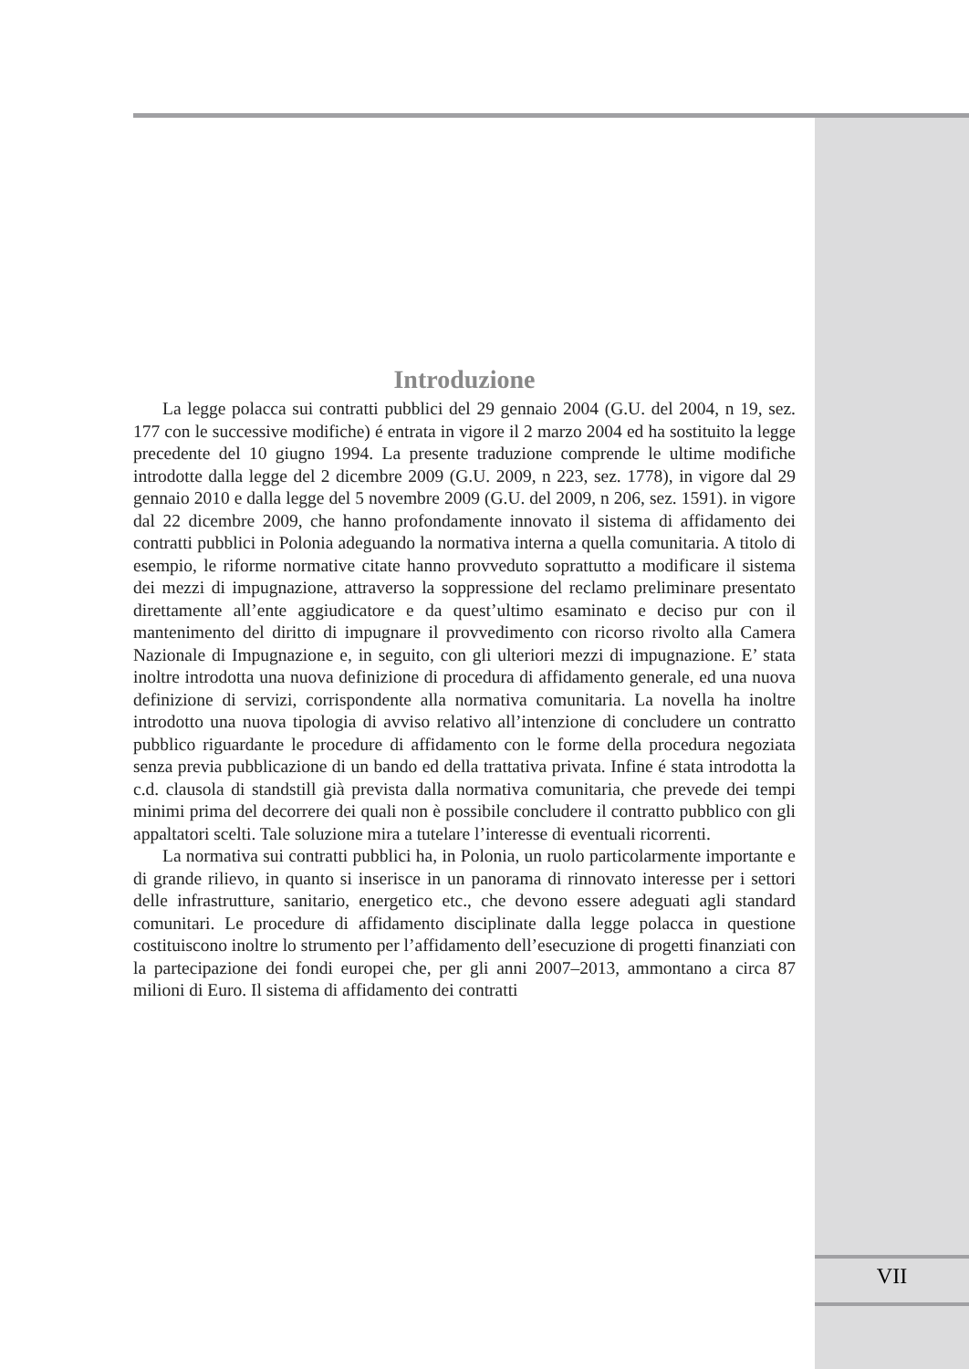Introduzione
La legge polacca sui contratti pubblici del 29 gennaio 2004 (G.U. del 2004, n 19, sez. 177 con le successive modifiche) é entrata in vigore il 2 marzo 2004 ed ha sostituito la legge precedente del 10 giugno 1994. La presente traduzione comprende le ultime modifiche introdotte dalla legge del 2 dicembre 2009 (G.U. 2009, n 223, sez. 1778), in vigore dal 29 gennaio 2010 e dalla legge del 5 novembre 2009 (G.U. del 2009, n 206, sez. 1591). in vigore dal 22 dicembre 2009, che hanno profondamente innovato il sistema di affidamento dei contratti pubblici in Polonia adeguando la normativa interna a quella comunitaria. A titolo di esempio, le riforme normative citate hanno provveduto soprattutto a modificare il sistema dei mezzi di impugnazione, attraverso la soppressione del reclamo preliminare presentato direttamente all’ente aggiudicatore e da quest’ultimo esaminato e deciso pur con il mantenimento del diritto di impugnare il provvedimento con ricorso rivolto alla Camera Nazionale di Impugnazione e, in seguito, con gli ulteriori mezzi di impugnazione. E’ stata inoltre introdotta una nuova definizione di procedura di affidamento generale, ed una nuova definizione di servizi, corrispondente alla normativa comunitaria. La novella ha inoltre introdotto una nuova tipologia di avviso relativo all’intenzione di concludere un contratto pubblico riguardante le procedure di affidamento con le forme della procedura negoziata senza previa pubblicazione di un bando ed della trattativa privata. Infine é stata introdotta la c.d. clausola di standstill già prevista dalla normativa comunitaria, che prevede dei tempi minimi prima del decorrere dei quali non è possibile concludere il contratto pubblico con gli appaltatori scelti. Tale soluzione mira a tutelare l’interesse di eventuali ricorrenti.
La normativa sui contratti pubblici ha, in Polonia, un ruolo particolarmente importante e di grande rilievo, in quanto si inserisce in un panorama di rinnovato interesse per i settori delle infrastrutture, sanitario, energetico etc., che devono essere adeguati agli standard comunitari. Le procedure di affidamento disciplinate dalla legge polacca in questione costituiscono inoltre lo strumento per l’affidamento dell’esecuzione di progetti finanziati con la partecipazione dei fondi europei che, per gli anni 2007–2013, ammontano a circa 87 milioni di Euro. Il sistema di affidamento dei contratti
VII